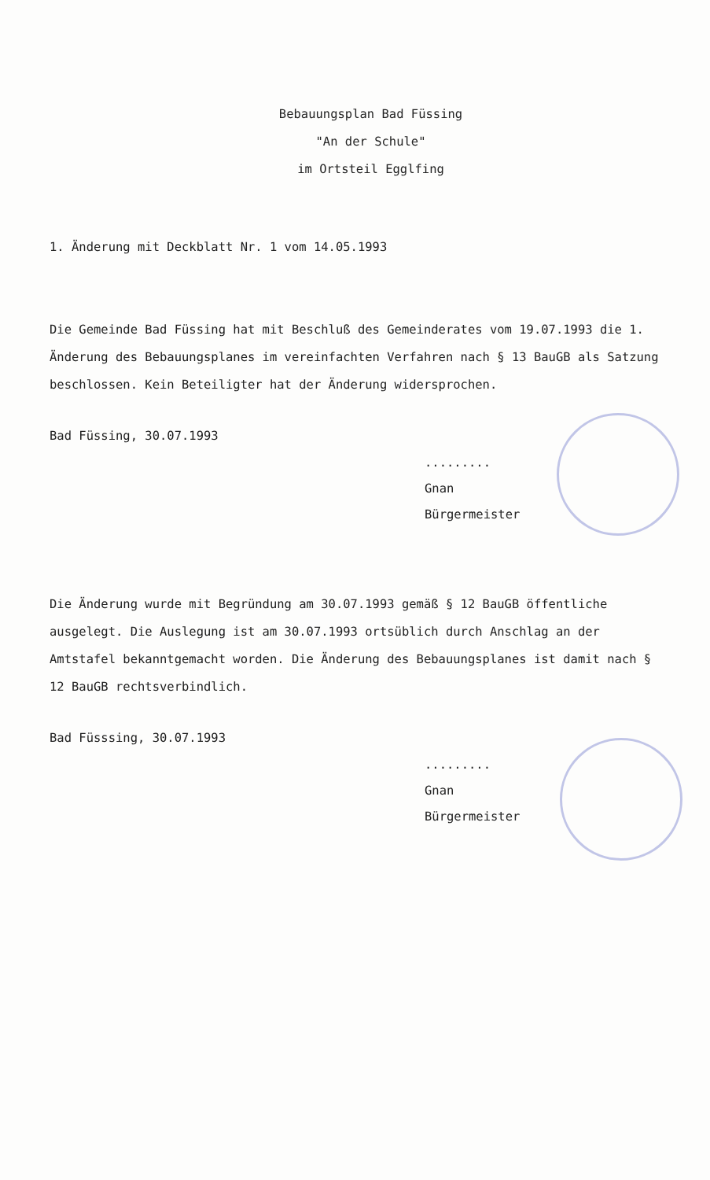Bebauungsplan Bad Füssing
"An der Schule"
im Ortsteil Egglfing
1. Änderung mit Deckblatt Nr. 1 vom 14.05.1993
Die Gemeinde Bad Füssing hat mit Beschluß des Gemeinderates vom 19.07.1993 die 1. Änderung des Bebauungsplanes im vereinfachten Verfahren nach § 13 BauGB als Satzung beschlossen. Kein Beteiligter hat der Änderung widersprochen.
Bad Füssing, 30.07.1993
.........
Gnan
Bürgermeister
Die Änderung wurde mit Begründung am 30.07.1993 gemäß § 12 BauGB öffentliche ausgelegt. Die Auslegung ist am 30.07.1993 ortsüblich durch Anschlag an der Amtstafel bekanntgemacht worden. Die Änderung des Bebauungsplanes ist damit nach § 12 BauGB rechtsverbindlich.
Bad Füsssing, 30.07.1993
.........
Gnan
Bürgermeister